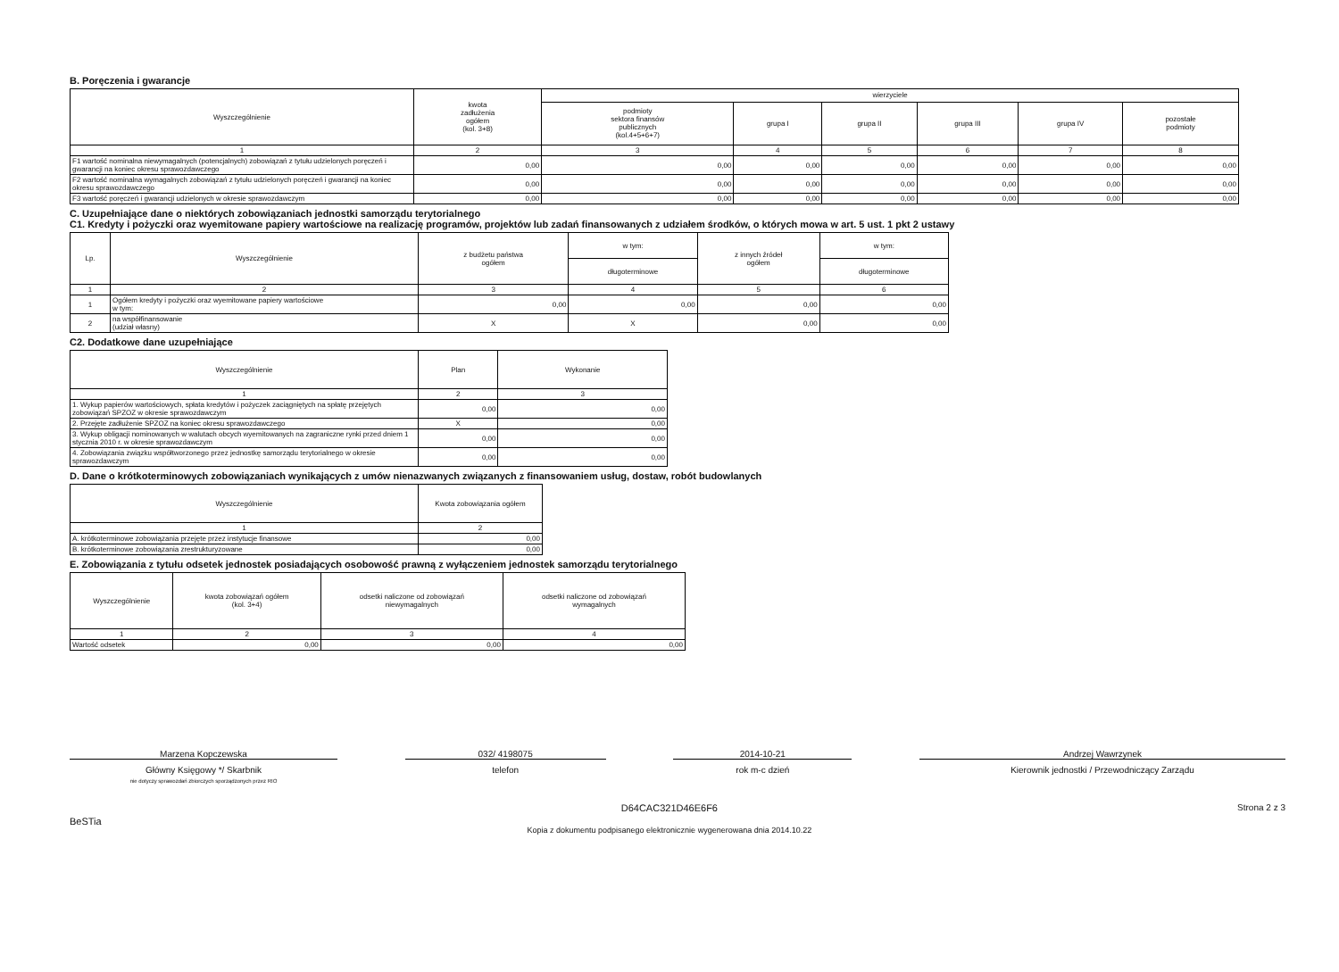B. Poręczenia i gwarancje
| Wyszczególnienie | kwota zadłużenia ogółem (kol. 3+8) | wierzyciele | | | | | |
| --- | --- | --- | --- | --- | --- | --- | --- |
| | | podmioty sektora finansów publicznych (kol.4+5+6+7) | grupa I | grupa II | grupa III | grupa IV | pozostałe podmioty |
| 1 | 2 | 3 | 4 | 5 | 6 | 7 | 8 |
| F1 wartość nominalna niewymagalnych (potencjalnych) zobowiązań z tytułu udzielonych poręczeń i gwarancji na koniec okresu sprawozdawczego | 0,00 | 0,00 | 0,00 | 0,00 | 0,00 | 0,00 | 0,00 |
| F2 wartość nominalna wymagalnych zobowiązań z tytułu udzielonych poręczeń i gwarancji na koniec okresu sprawozdawczego | 0,00 | 0,00 | 0,00 | 0,00 | 0,00 | 0,00 | 0,00 |
| F3 wartość poręczeń i gwarancji udzielonych w okresie sprawozdawczym | 0,00 | 0,00 | 0,00 | 0,00 | 0,00 | 0,00 | 0,00 |
C. Uzupełniające dane o niektórych zobowiązaniach jednostki samorządu terytorialnego
C1. Kredyty i pożyczki oraz wyemitowane papiery wartościowe na realizację programów, projektów lub zadań finansowanych z udziałem środków, o których mowa w art. 5 ust. 1 pkt 2 ustawy
| Lp. | Wyszczególnienie | z budżetu państwa ogółem | w tym: | z innych źródeł ogółem | w tym: |
| --- | --- | --- | --- | --- | --- |
| | | | długoterminowe | | długoterminowe |
| 1 | 2 | 3 | 4 | 5 | 6 |
| 1 | Ogółem kredyty i pożyczki oraz wyemitowane papiery wartościowe w tym: | 0,00 | 0,00 | 0,00 | 0,00 |
| 2 | na współfinansowanie (udział własny) | X | X | 0,00 | 0,00 |
C2. Dodatkowe dane uzupełniające
| Wyszczególnienie | Plan | Wykonanie |
| --- | --- | --- |
| 1 | 2 | 3 |
| 1. Wykup papierów wartościowych, spłata kredytów i pożyczek zaciągniętych na spłatę przejętych zobowiązań SPZOZ w okresie sprawozdawczym | 0,00 | 0,00 |
| 2. Przejęte zadłużenie SPZOZ na koniec okresu sprawozdawczego | X | 0,00 |
| 3. Wykup obligacji nominowanych w walutach obcych wyemitowanych na zagraniczne rynki przed dniem 1 stycznia 2010 r. w okresie sprawozdawczym | 0,00 | 0,00 |
| 4. Zobowiązania związku współtworzonego przez jednostkę samorządu terytorialnego w okresie sprawozdawczym | 0,00 | 0,00 |
D. Dane o krótkoterminowych zobowiązaniach wynikających z umów nienazwanych związanych z finansowaniem usług, dostaw, robót budowlanych
| Wyszczególnienie | Kwota zobowiązania ogółem |
| --- | --- |
| 1 | 2 |
| A. krótkoterminowe zobowiązania przejęte przez instytucje finansowe | 0,00 |
| B. krótkoterminowe zobowiązania zrestrukturyzowane | 0,00 |
E. Zobowiązania z tytułu odsetek jednostek posiadających osobowość prawną z wyłączeniem jednostek samorządu terytorialnego
| Wyszczególnienie | kwota zobowiązań ogółem (kol. 3+4) | odsetki naliczone od zobowiązań niewymagalnych | odsetki naliczone od zobowiązań wymagalnych |
| --- | --- | --- | --- |
| 1 | 2 | 3 | 4 |
| Wartość odsetek | 0,00 | 0,00 | 0,00 |
Marzena Kopczewska
Główny Księgowy */ Skarbnik
nie dotyczy sprawozdań zbiorczych sporządzonych przez RIO
032/ 4198075
telefon
2014-10-21
rok m-c dzień
Andrzej Wawrzynek
Kierownik jednostki / Przewodniczący Zarządu
BeSTia D64CAC321D46E6F6
Kopia z dokumentu podpisanego elektronicznie wygenerowana dnia 2014.10.22 Strona 2 z 3